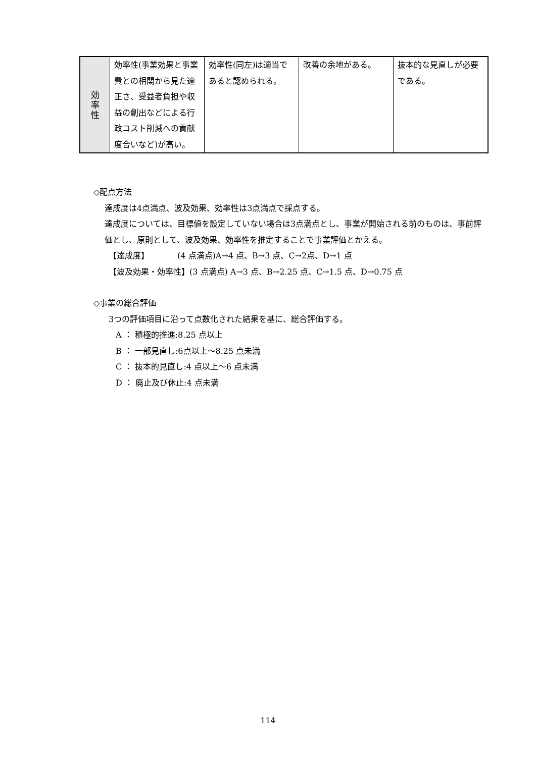| 効 率 性 | 効率性(事業効果と事業費との相関から見た適正さ、受益者負担や収益の創出などによる行政コスト削減への貢献度合いなど)が高い。 | 効率性(同左)は適当であると認められる。 | 改善の余地がある。 | 抜本的な見直しが必要である。 |
◇配点方法
達成度は4点満点、波及効果、効率性は3点満点で採点する。
達成度については、目標値を設定していない場合は3点満点とし、事業が開始される前のものは、事前評価とし、原則として、波及効果、効率性を推定することで事業評価とかえる。
【達成度】　　　　(4 点満点)A→4 点、B→3 点、C→2点、D→1 点
【波及効果・効率性】(3 点満点) A→3 点、B→2.25 点、C→1.5 点、D→0.75 点
◇事業の総合評価
3つの評価項目に沿って点数化された結果を基に、総合評価する。
A ： 積極的推進:8.25 点以上
B ： 一部見直し:6点以上～8.25 点未満
C ： 抜本的見直し:4 点以上～6 点未満
D ： 廃止及び休止:4 点未満
114